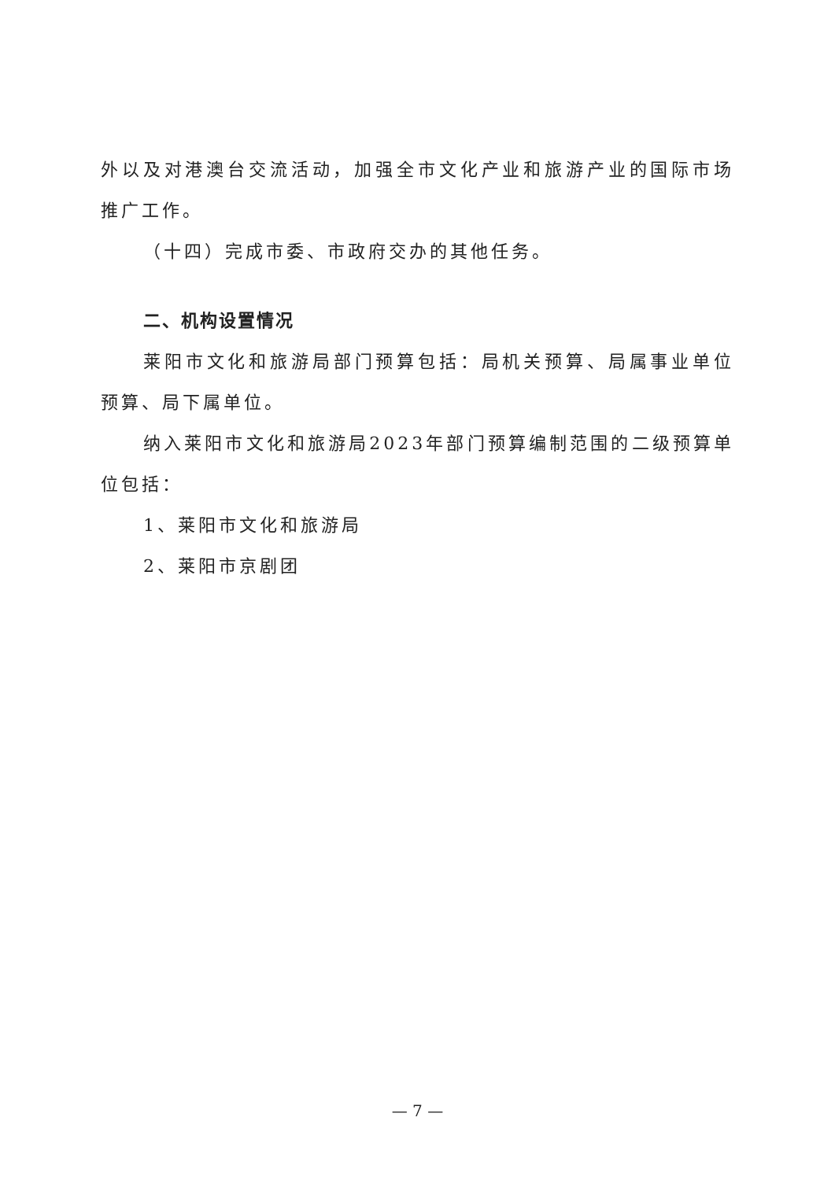外以及对港澳台交流活动，加强全市文化产业和旅游产业的国际市场推广工作。
（十四）完成市委、市政府交办的其他任务。
二、机构设置情况
莱阳市文化和旅游局部门预算包括：局机关预算、局属事业单位预算、局下属单位。
纳入莱阳市文化和旅游局2023年部门预算编制范围的二级预算单位包括：
1、莱阳市文化和旅游局
2、莱阳市京剧团
— 7 —